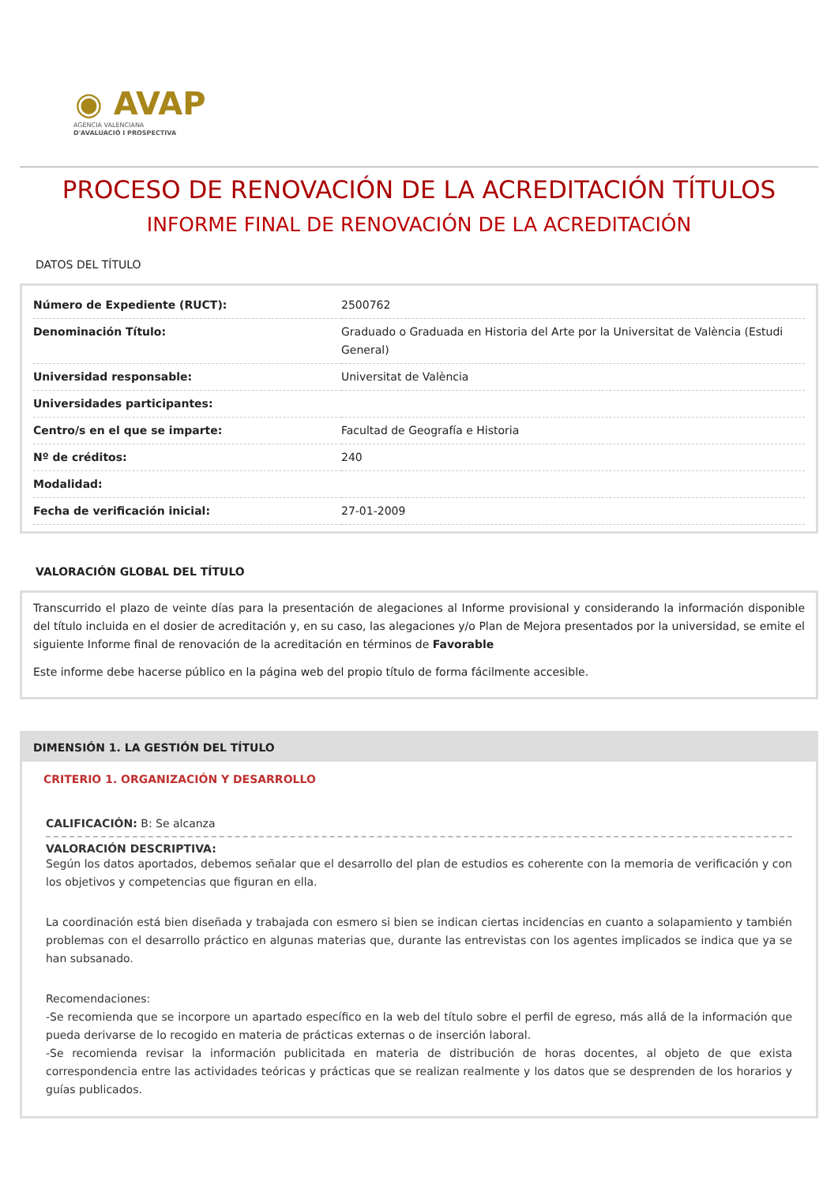◉ AVAP
AGÈNCIA VALENCIANA
D'AVALUACIÓ I PROSPECTIVA
PROCESO DE RENOVACIÓN DE LA ACREDITACIÓN TÍTULOS
INFORME FINAL DE RENOVACIÓN DE LA ACREDITACIÓN
DATOS DEL TÍTULO
| Número de Expediente (RUCT): | 2500762 |
| Denominación Título: | Graduado o Graduada en Historia del Arte por la Universitat de València (Estudi General) |
| Universidad responsable: | Universitat de València |
| Universidades participantes: | |
| Centro/s en el que se imparte: | Facultad de Geografía e Historia |
| Nº de créditos: | 240 |
| Modalidad: | |
| Fecha de verificación inicial: | 27-01-2009 |
VALORACIÓN GLOBAL DEL TÍTULO
Transcurrido el plazo de veinte días para la presentación de alegaciones al Informe provisional y considerando la información disponible del título incluida en el dosier de acreditación y, en su caso, las alegaciones y/o Plan de Mejora presentados por la universidad, se emite el siguiente Informe final de renovación de la acreditación en términos de Favorable
Este informe debe hacerse público en la página web del propio título de forma fácilmente accesible.
DIMENSIÓN 1. LA GESTIÓN DEL TÍTULO
CRITERIO 1. ORGANIZACIÓN Y DESARROLLO
CALIFICACIÓN: B: Se alcanza
VALORACIÓN DESCRIPTIVA:
Según los datos aportados, debemos señalar que el desarrollo del plan de estudios es coherente con la memoria de verificación y con los objetivos y competencias que figuran en ella.
La coordinación está bien diseñada y trabajada con esmero si bien se indican ciertas incidencias en cuanto a solapamiento y también problemas con el desarrollo práctico en algunas materias que, durante las entrevistas con los agentes implicados se indica que ya se han subsanado.
Recomendaciones:
-Se recomienda que se incorpore un apartado específico en la web del título sobre el perfil de egreso, más allá de la información que pueda derivarse de lo recogido en materia de prácticas externas o de inserción laboral.
-Se recomienda revisar la información publicitada en materia de distribución de horas docentes, al objeto de que exista correspondencia entre las actividades teóricas y prácticas que se realizan realmente y los datos que se desprenden de los horarios y guías publicados.